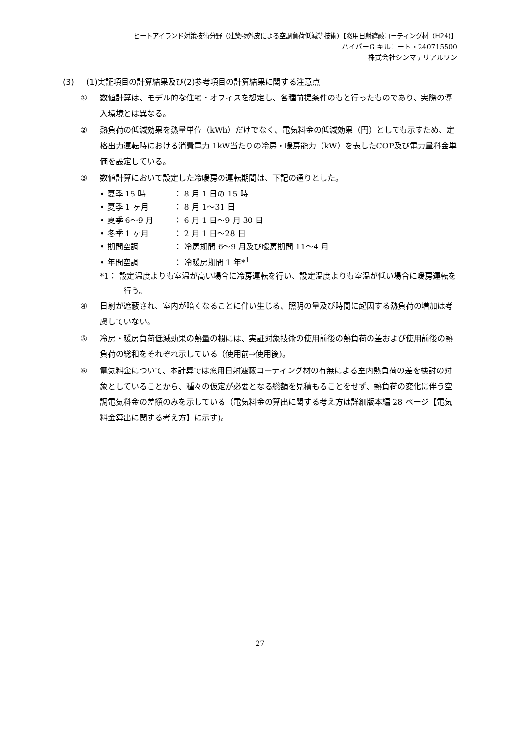ヒートアイランド対策技術分野（建築物外皮による空調負荷低減等技術）【窓用日射遮蔽コーティング材（H24)】
ハイパーG キルコート・240715500
株式会社シンマテリアルワン
(3) (1)実証項目の計算結果及び(2)参考項目の計算結果に関する注意点
① 数値計算は、モデル的な住宅・オフィスを想定し、各種前提条件のもと行ったものであり、実際の導入環境とは異なる。
② 熱負荷の低減効果を熱量単位（kWh）だけでなく、電気料金の低減効果（円）としても示すため、定格出力運転時における消費電力 1kW当たりの冷房・暖房能力（kW）を表したCOP及び電力量料金単価を設定している。
③ 数値計算において設定した冷暖房の運転期間は、下記の通りとした。
• 夏季 15 時 ： 8 月 1 日の 15 時
• 夏季 1 ヶ月 ： 8 月 1～31 日
• 夏季 6～9 月 ： 6 月 1 日～9 月 30 日
• 冬季 1 ヶ月 ： 2 月 1 日～28 日
• 期間空調 ： 冷房期間 6～9 月及び暖房期間 11～4 月
• 年間空調 ： 冷暖房期間 1 年*<sup>1</sup>
*1： 設定温度よりも室温が高い場合に冷房運転を行い、設定温度よりも室温が低い場合に暖房運転を行う。
④ 日射が遮蔽され、室内が暗くなることに伴い生じる、照明の量及び時間に起因する熱負荷の増加は考慮していない。
⑤ 冷房・暖房負荷低減効果の熱量の欄には、実証対象技術の使用前後の熱負荷の差および使用前後の熱負荷の総和をそれぞれ示している（使用前→使用後)。
⑥ 電気料金について、本計算では窓用日射遮蔽コーティング材の有無による室内熱負荷の差を検討の対象としていることから、種々の仮定が必要となる総額を見積もることをせず、熱負荷の変化に伴う空調電気料金の差額のみを示している（電気料金の算出に関する考え方は詳細版本編 28 ページ【電気料金算出に関する考え方】に示す)。
27